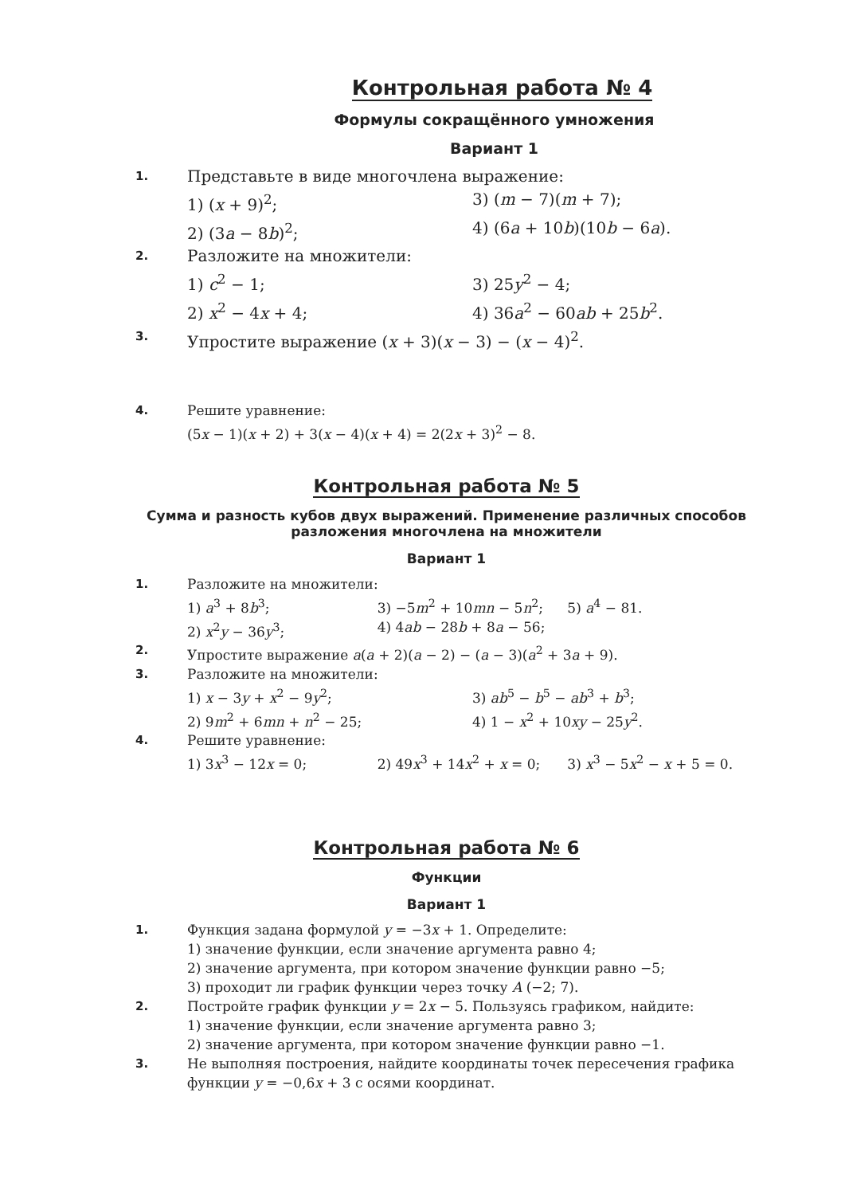Контрольная работа № 4
Формулы сокращённого умножения
Вариант 1
1.
Представьте в виде многочлена выражение:
1) (x + 9)<sup>2</sup>; 3) (m − 7)(m + 7);
2) (3a − 8b)<sup>2</sup>; 4) (6a + 10b)(10b − 6a).
2.
Разложите на множители:
1) c<sup>2</sup> − 1; 3) 25y<sup>2</sup> − 4;
2) x<sup>2</sup> − 4x + 4; 4) 36a<sup>2</sup> − 60ab + 25b<sup>2</sup>.
3.
Упростите выражение (x + 3)(x − 3) − (x − 4)<sup>2</sup>.
4. Решите уравнение:
(5x − 1)(x + 2) + 3(x − 4)(x + 4) = 2(2x + 3)<sup>2</sup> − 8.
Контрольная работа № 5
Сумма и разность кубов двух выражений. Применение различных способов разложения многочлена на множители
Вариант 1
1. Разложите на множители:
1) a<sup>3</sup> + 8b<sup>3</sup>; 3) −5m<sup>2</sup> + 10mn − 5n<sup>2</sup>; 5) a<sup>4</sup> − 81.
2) x<sup>2</sup>y − 36y<sup>3</sup>; 4) 4ab − 28b + 8a − 56;
2. Упростите выражение a(a + 2)(a − 2) − (a − 3)(a<sup>2</sup> + 3a + 9).
3. Разложите на множители:
1) x − 3y + x<sup>2</sup> − 9y<sup>2</sup>; 3) ab<sup>5</sup> − b<sup>5</sup> − ab<sup>3</sup> + b<sup>3</sup>;
2) 9m<sup>2</sup> + 6mn + n<sup>2</sup> − 25; 4) 1 − x<sup>2</sup> + 10xy − 25y<sup>2</sup>.
4. Решите уравнение:
1) 3x<sup>3</sup> − 12x = 0; 2) 49x<sup>3</sup> + 14x<sup>2</sup> + x = 0; 3) x<sup>3</sup> − 5x<sup>2</sup> − x + 5 = 0.
Контрольная работа № 6
Функции
Вариант 1
1. Функция задана формулой y = −3x + 1. Определите:
1) значение функции, если значение аргумента равно 4;
2) значение аргумента, при котором значение функции равно −5;
3) проходит ли график функции через точку A (−2; 7).
2. Постройте график функции y = 2x − 5. Пользуясь графиком, найдите:
1) значение функции, если значение аргумента равно 3;
2) значение аргумента, при котором значение функции равно −1.
3. Не выполняя построения, найдите координаты точек пересечения графика функции y = −0,6x + 3 с осями координат.